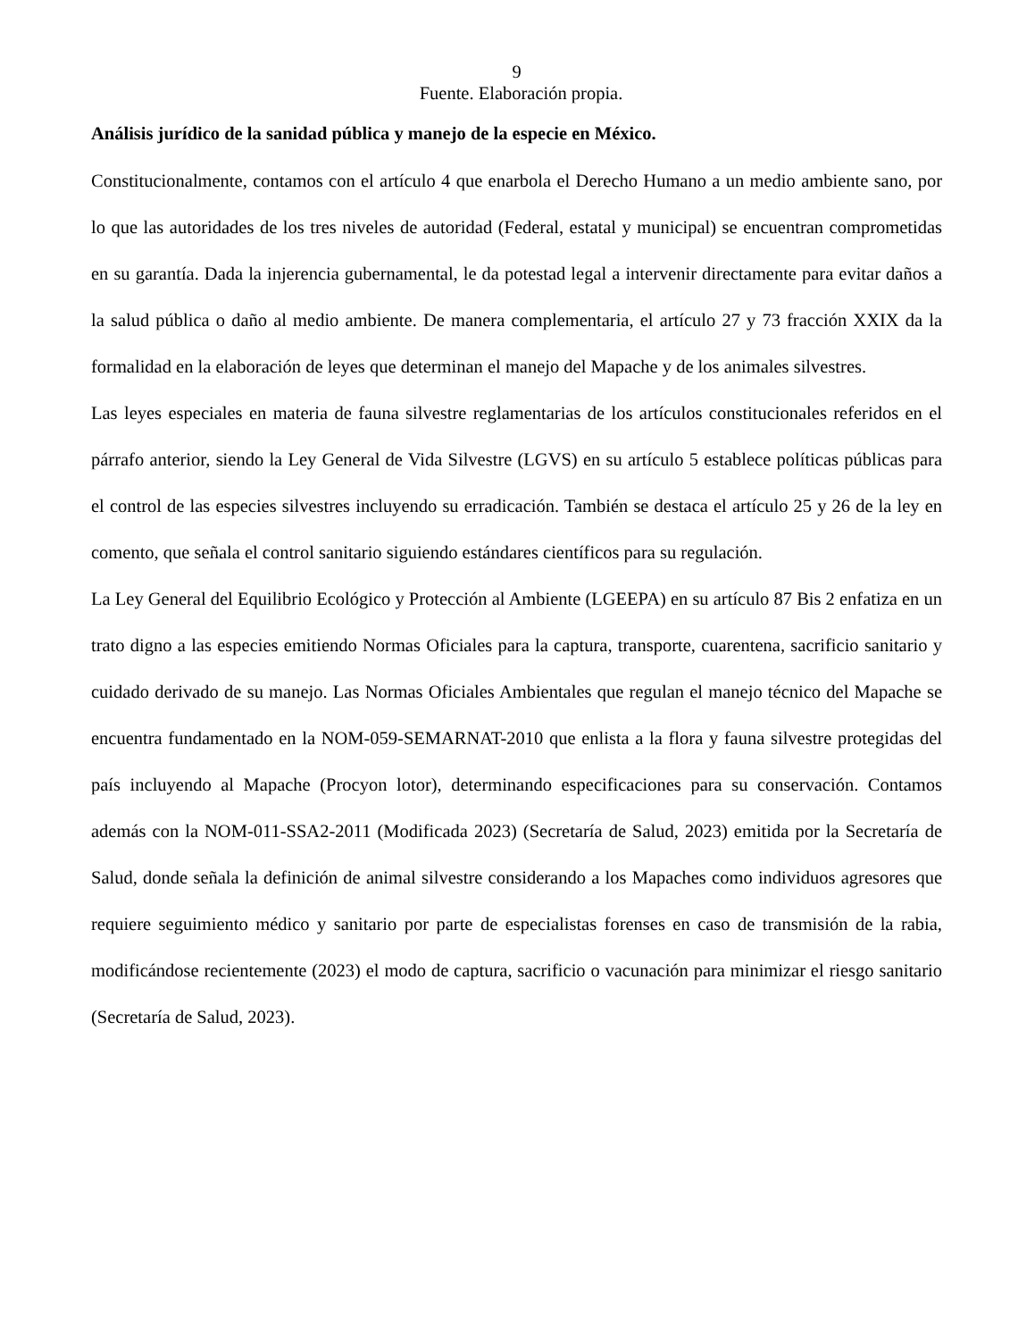9
Fuente. Elaboración propia.
Análisis jurídico de la sanidad pública y manejo de la especie en México.
Constitucionalmente, contamos con el artículo 4 que enarbola el Derecho Humano a un medio ambiente sano, por lo que las autoridades de los tres niveles de autoridad (Federal, estatal y municipal) se encuentran comprometidas en su garantía. Dada la injerencia gubernamental, le da potestad legal a intervenir directamente para evitar daños a la salud pública o daño al medio ambiente. De manera complementaria, el artículo 27 y 73 fracción XXIX da la formalidad en la elaboración de leyes que determinan el manejo del Mapache y de los animales silvestres.
Las leyes especiales en materia de fauna silvestre reglamentarias de los artículos constitucionales referidos en el párrafo anterior, siendo la Ley General de Vida Silvestre (LGVS) en su artículo 5 establece políticas públicas para el control de las especies silvestres incluyendo su erradicación. También se destaca el artículo 25 y 26 de la ley en comento, que señala el control sanitario siguiendo estándares científicos para su regulación.
La Ley General del Equilibrio Ecológico y Protección al Ambiente (LGEEPA) en su artículo 87 Bis 2 enfatiza en un trato digno a las especies emitiendo Normas Oficiales para la captura, transporte, cuarentena, sacrificio sanitario y cuidado derivado de su manejo. Las Normas Oficiales Ambientales que regulan el manejo técnico del Mapache se encuentra fundamentado en la NOM-059-SEMARNAT-2010 que enlista a la flora y fauna silvestre protegidas del país incluyendo al Mapache (Procyon lotor), determinando especificaciones para su conservación. Contamos además con la NOM-011-SSA2-2011 (Modificada 2023) (Secretaría de Salud, 2023) emitida por la Secretaría de Salud, donde señala la definición de animal silvestre considerando a los Mapaches como individuos agresores que requiere seguimiento médico y sanitario por parte de especialistas forenses en caso de transmisión de la rabia, modificándose recientemente (2023) el modo de captura, sacrificio o vacunación para minimizar el riesgo sanitario (Secretaría de Salud, 2023).